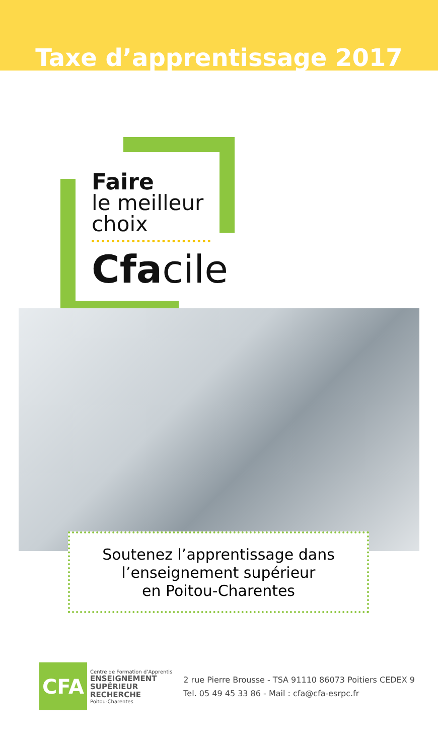Taxe d’apprentissage 2017
Faire
le meilleur
choix
Cfa cile
Soutenez l’apprentissage dans
l’enseignement supérieur
en Poitou-Charentes
CFA
Centre de Formation d’Apprentis
ENSEIGNEMENT
SUPÉRIEUR
RECHERCHE
Poitou-Charentes
2 rue Pierre Brousse - TSA 91110 86073 Poitiers CEDEX 9
Tel. 05 49 45 33 86 - Mail : cfa@cfa-esrpc.fr